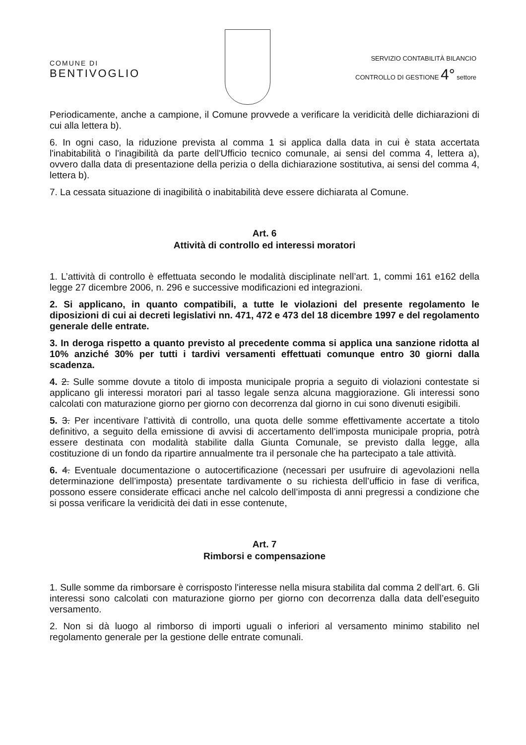COMUNE DI
BENTIVOGLIO
SERVIZIO CONTABILITÀ BILANCIO
CONTROLLO DI GESTIONE 4° settore
Periodicamente, anche a campione, il Comune provvede a verificare la veridicità delle dichiarazioni di cui alla lettera b).
6. In ogni caso, la riduzione prevista al comma 1 si applica dalla data in cui è stata accertata l'inabitabilità o l'inagibilità da parte dell'Ufficio tecnico comunale, ai sensi del comma 4, lettera a), ovvero dalla data di presentazione della perizia o della dichiarazione sostitutiva, ai sensi del comma 4, lettera b).
7. La cessata situazione di inagibilità o inabitabilità deve essere dichiarata al Comune.
Art. 6
Attività di controllo ed interessi moratori
1. L’attività di controllo è effettuata secondo le modalità disciplinate nell’art. 1, commi 161 e162 della legge 27 dicembre 2006, n. 296 e successive modificazioni ed integrazioni.
2. Si applicano, in quanto compatibili, a tutte le violazioni del presente regolamento le diposizioni di cui ai decreti legislativi nn. 471, 472 e 473 del 18 dicembre 1997 e del regolamento generale delle entrate.
3. In deroga rispetto a quanto previsto al precedente comma si applica una sanzione ridotta al 10% anziché 30% per tutti i tardivi versamenti effettuati comunque entro 30 giorni dalla scadenza.
4. 2. Sulle somme dovute a titolo di imposta municipale propria a seguito di violazioni contestate si applicano gli interessi moratori pari al tasso legale senza alcuna maggiorazione. Gli interessi sono calcolati con maturazione giorno per giorno con decorrenza dal giorno in cui sono divenuti esigibili.
5. 3. Per incentivare l’attività di controllo, una quota delle somme effettivamente accertate a titolo definitivo, a seguito della emissione di avvisi di accertamento dell’imposta municipale propria, potrà essere destinata con modalità stabilite dalla Giunta Comunale, se previsto dalla legge, alla costituzione di un fondo da ripartire annualmente tra il personale che ha partecipato a tale attività.
6. 4. Eventuale documentazione o autocertificazione (necessari per usufruire di agevolazioni nella determinazione dell’imposta) presentate tardivamente o su richiesta dell’ufficio in fase di verifica, possono essere considerate efficaci anche nel calcolo dell’imposta di anni pregressi a condizione che si possa verificare la veridicità dei dati in esse contenute,
Art. 7
Rimborsi e compensazione
1. Sulle somme da rimborsare è corrisposto l'interesse nella misura stabilita dal comma 2 dell’art. 6. Gli interessi sono calcolati con maturazione giorno per giorno con decorrenza dalla data dell’eseguito versamento.
2. Non si dà luogo al rimborso di importi uguali o inferiori al versamento minimo stabilito nel regolamento generale per la gestione delle entrate comunali.